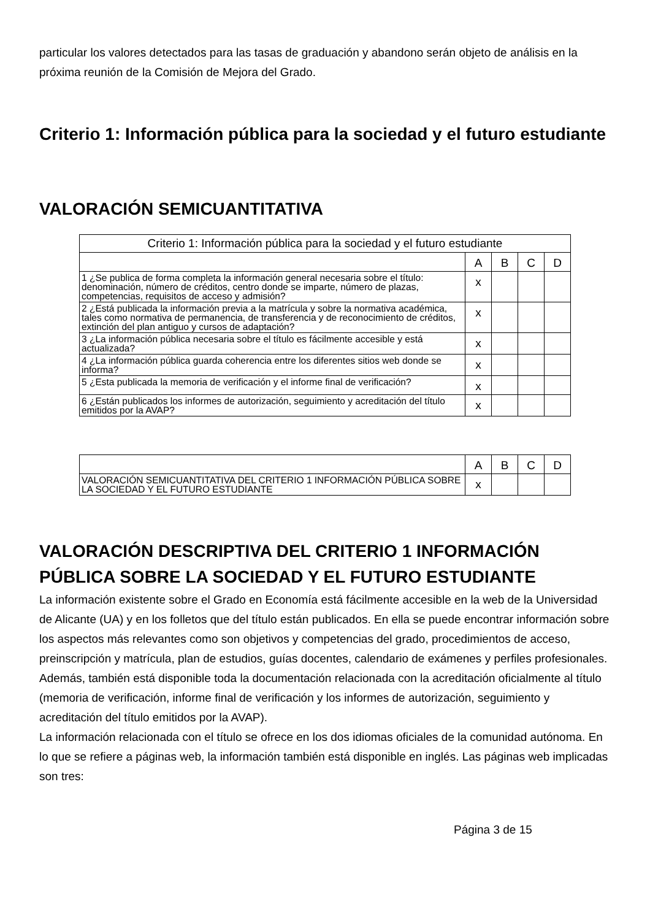particular los valores detectados para las tasas de graduación y abandono serán objeto de análisis en la próxima reunión de la Comisión de Mejora del Grado.
Criterio 1: Información pública para la sociedad y el futuro estudiante
VALORACIÓN SEMICUANTITATIVA
| Criterio 1: Información pública para la sociedad y el futuro estudiante | | | | |
| --- | --- | --- | --- | --- |
| | A | B | C | D |
| 1 ¿Se publica de forma completa la información general necesaria sobre el título: denominación, número de créditos, centro donde se imparte, número de plazas, competencias, requisitos de acceso y admisión? | x | | | |
| 2 ¿Está publicada la información previa a la matrícula y sobre la normativa académica, tales como normativa de permanencia, de transferencia y de reconocimiento de créditos, extinción del plan antiguo y cursos de adaptación? | x | | | |
| 3 ¿La información pública necesaria sobre el título es fácilmente accesible y está actualizada? | x | | | |
| 4 ¿La información pública guarda coherencia entre los diferentes sitios web donde se informa? | x | | | |
| 5 ¿Esta publicada la memoria de verificación y el informe final de verificación? | x | | | |
| 6 ¿Están publicados los informes de autorización, seguimiento y acreditación del título emitidos por la AVAP? | x | | | |
| | A | B | C | D |
| --- | --- | --- | --- | --- |
| VALORACIÓN SEMICUANTITATIVA DEL CRITERIO 1 INFORMACIÓN PÚBLICA SOBRE LA SOCIEDAD Y EL FUTURO ESTUDIANTE | x | | | |
VALORACIÓN DESCRIPTIVA DEL CRITERIO 1 INFORMACIÓN PÚBLICA SOBRE LA SOCIEDAD Y EL FUTURO ESTUDIANTE
La información existente sobre el Grado en Economía está fácilmente accesible en la web de la Universidad de Alicante (UA) y en los folletos que del título están publicados. En ella se puede encontrar información sobre los aspectos más relevantes como son objetivos y competencias del grado, procedimientos de acceso, preinscripción y matrícula, plan de estudios, guías docentes, calendario de exámenes y perfiles profesionales. Además, también está disponible toda la documentación relacionada con la acreditación oficialmente al título (memoria de verificación, informe final de verificación y los informes de autorización, seguimiento y acreditación del título emitidos por la AVAP).
La información relacionada con el título se ofrece en los dos idiomas oficiales de la comunidad autónoma. En lo que se refiere a páginas web, la información también está disponible en inglés. Las páginas web implicadas son tres:
Página 3 de 15